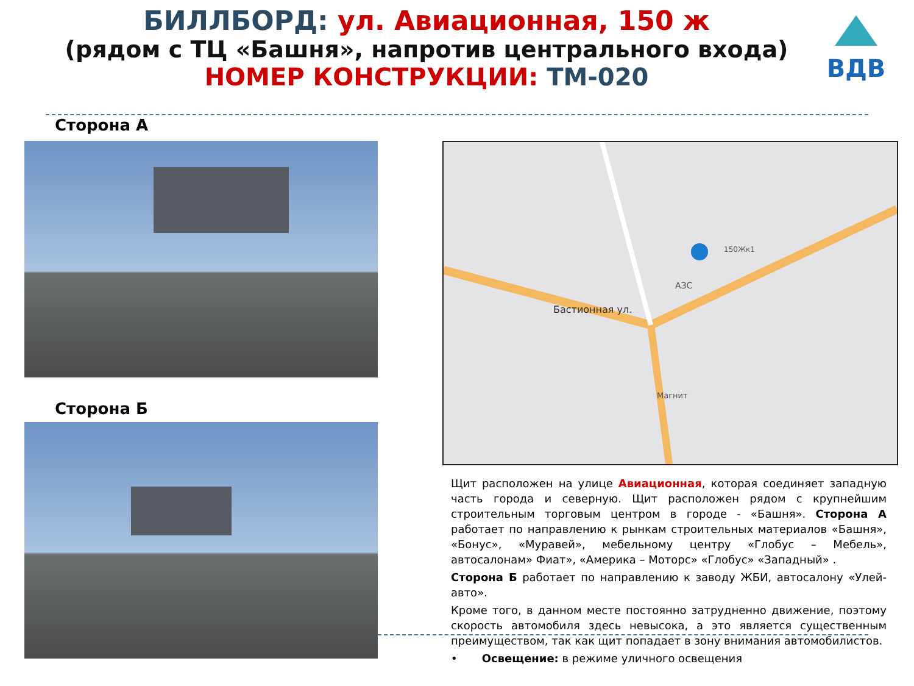БИЛЛБОРД: ул. Авиационная, 150 ж
(рядом с ТЦ «Башня», напротив центрального входа)
НОМЕР КОНСТРУКЦИИ: ТМ-020
ВДВ
Сторона А
Сторона Б
Бастионная ул.
АЗС
Магнит
150Жк1
Щит расположен на улице Авиационная, которая соединяет западную часть города и северную. Щит расположен рядом с крупнейшим строительным торговым центром в городе - «Башня». Сторона А работает по направлению к рынкам строительных материалов «Башня», «Бонус», «Муравей», мебельному центру «Глобус – Мебель», автосалонам» Фиат», «Америка – Моторс» «Глобус» «Западный» .
Сторона Б работает по направлению к заводу ЖБИ, автосалону «Улей-авто».
Кроме того, в данном месте постоянно затрудненно движение, поэтому скорость автомобиля здесь невысока, а это является существенным преимуществом, так как щит попадает в зону внимания автомобилистов.
• Освещение: в режиме уличного освещения